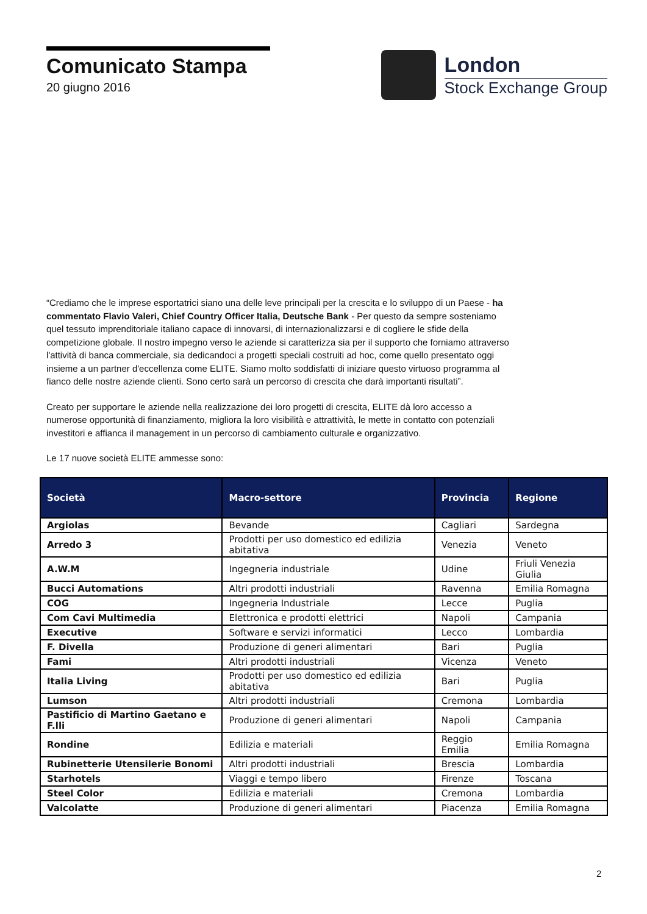Comunicato Stampa
20 giugno 2016
London
Stock Exchange Group
“Crediamo che le imprese esportatrici siano una delle leve principali per la crescita e lo sviluppo di un Paese - ha commentato Flavio Valeri, Chief Country Officer Italia, Deutsche Bank - Per questo da sempre sosteniamo quel tessuto imprenditoriale italiano capace di innovarsi, di internazionalizzarsi e di cogliere le sfide della competizione globale. Il nostro impegno verso le aziende si caratterizza sia per il supporto che forniamo attraverso l'attività di banca commerciale, sia dedicandoci a progetti speciali costruiti ad hoc, come quello presentato oggi insieme a un partner d'eccellenza come ELITE. Siamo molto soddisfatti di iniziare questo virtuoso programma al fianco delle nostre aziende clienti. Sono certo sarà un percorso di crescita che darà importanti risultati”.
Creato per supportare le aziende nella realizzazione dei loro progetti di crescita, ELITE dà loro accesso a numerose opportunità di finanziamento, migliora la loro visibilità e attrattività, le mette in contatto con potenziali investitori e affianca il management in un percorso di cambiamento culturale e organizzativo.
Le 17 nuove società ELITE ammesse sono:
| Società | Macro-settore | Provincia | Regione |
| --- | --- | --- | --- |
| Argiolas | Bevande | Cagliari | Sardegna |
| Arredo 3 | Prodotti per uso domestico ed edilizia abitativa | Venezia | Veneto |
| A.W.M | Ingegneria industriale | Udine | Friuli Venezia Giulia |
| Bucci Automations | Altri prodotti industriali | Ravenna | Emilia Romagna |
| COG | Ingegneria Industriale | Lecce | Puglia |
| Com Cavi Multimedia | Elettronica e prodotti elettrici | Napoli | Campania |
| Executive | Software e servizi informatici | Lecco | Lombardia |
| F. Divella | Produzione di generi alimentari | Bari | Puglia |
| Fami | Altri prodotti industriali | Vicenza | Veneto |
| Italia Living | Prodotti per uso domestico ed edilizia abitativa | Bari | Puglia |
| Lumson | Altri prodotti industriali | Cremona | Lombardia |
| Pastificio di Martino Gaetano e F.lli | Produzione di generi alimentari | Napoli | Campania |
| Rondine | Edilizia e materiali | Reggio Emilia | Emilia Romagna |
| Rubinetterie Utensilerie Bonomi | Altri prodotti industriali | Brescia | Lombardia |
| Starhotels | Viaggi e tempo libero | Firenze | Toscana |
| Steel Color | Edilizia e materiali | Cremona | Lombardia |
| Valcolatte | Produzione di generi alimentari | Piacenza | Emilia Romagna |
2